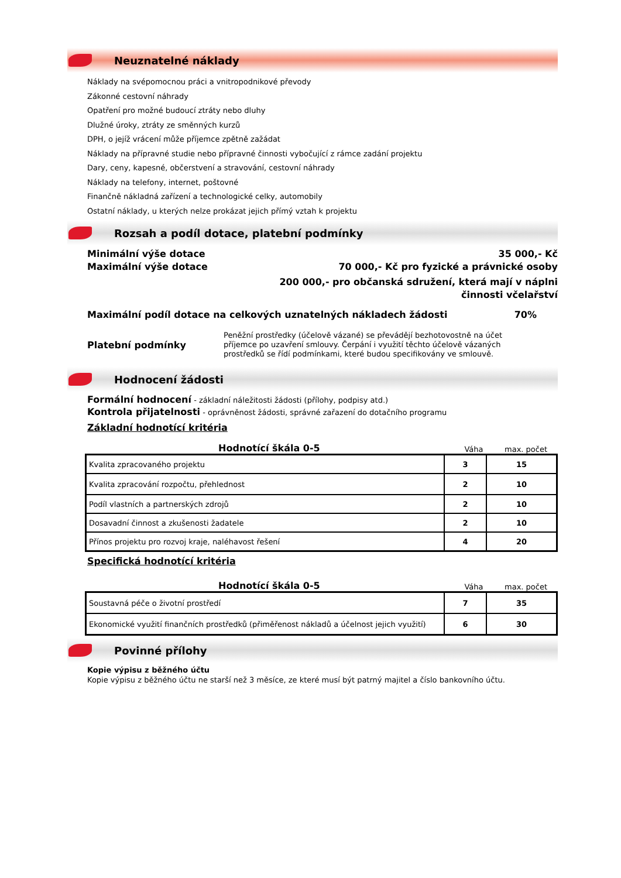Neuznatelné náklady
Náklady na svépomocnou práci a vnitropodnikové převody
Zákonné cestovní náhrady
Opatření pro možné budoucí ztráty nebo dluhy
Dlužné úroky, ztráty ze směnných kurzů
DPH, o jejíž vrácení může příjemce zpětně zažádat
Náklady na přípravné studie nebo přípravné činnosti vybočující z rámce zadání projektu
Dary, ceny, kapesné, občerstvení a stravování, cestovní náhrady
Náklady na telefony, internet, poštovné
Finančně nákladná zařízení a technologické celky, automobily
Ostatní náklady, u kterých nelze prokázat jejich přímý vztah k projektu
Rozsah a podíl dotace, platební podmínky
Minimální výše dotace 35 000,- Kč
Maximální výše dotace 70 000,- Kč pro fyzické a právnické osoby
200 000,- pro občanská sdružení, která mají v náplni činnosti včelařství
Maximální podíl dotace na celkových uznatelných nákladech žádosti 70%
Platební podmínky
Peněžní prostředky (účelově vázané) se převádějí bezhotovostně na účet příjemce po uzavření smlouvy. Čerpání i využití těchto účelově vázaných prostředků se řídí podmínkami, které budou specifikovány ve smlouvě.
Hodnocení žádosti
Formální hodnocení - základní náležitosti žádosti (přílohy, podpisy atd.)
Kontrola přijatelnosti - oprávněnost žádosti, správné zařazení do dotačního programu
Základní hodnotící kritéria
Hodnotící škála 0-5 Váha max. počet
| Kvalita zpracovaného projektu | 3 | 15 |
| Kvalita zpracování rozpočtu, přehlednost | 2 | 10 |
| Podíl vlastních a partnerských zdrojů | 2 | 10 |
| Dosavadní činnost a zkušenosti žadatele | 2 | 10 |
| Přínos projektu pro rozvoj kraje, naléhavost řešení | 4 | 20 |
Specifická hodnotící kritéria
Hodnotící škála 0-5 Váha max. počet
| Soustavná péče o životní prostředí | 7 | 35 |
| Ekonomické využití finančních prostředků (přiměřenost nákladů a účelnost jejich využití) | 6 | 30 |
Povinné přílohy
Kopie výpisu z běžného účtu
Kopie výpisu z běžného účtu ne starší než 3 měsíce, ze které musí být patrný majitel a číslo bankovního účtu.